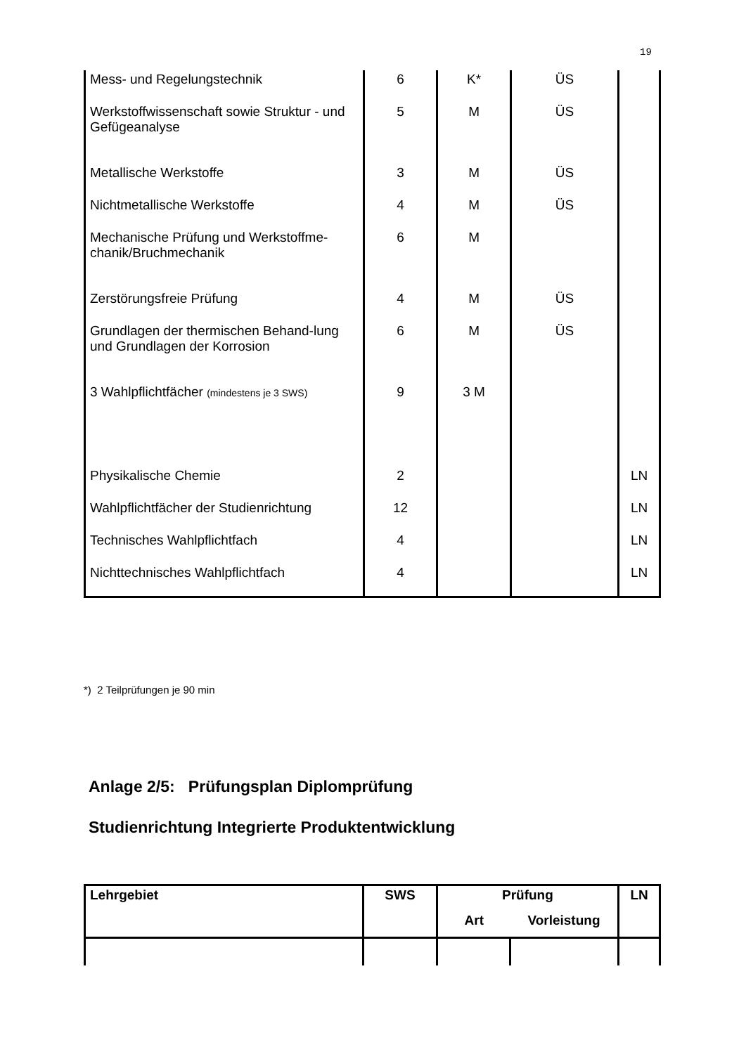19
| Mess- und Regelungstechnik | 6 | K* | ÜS | |
| Werkstoffwissenschaft sowie Struktur - und Gefügeanalyse | 5 | M | ÜS | |
| Metallische Werkstoffe | 3 | M | ÜS | |
| Nichtmetallische Werkstoffe | 4 | M | ÜS | |
| Mechanische Prüfung und Werkstoffme-chanik/Bruchmechanik | 6 | M | | |
| Zerstörungsfreie Prüfung | 4 | M | ÜS | |
| Grundlagen der thermischen Behand-lung und Grundlagen der Korrosion | 6 | M | ÜS | |
| 3 Wahlpflichtfächer (mindestens je 3 SWS) | 9 | 3 M | | |
| Physikalische Chemie | 2 | | | LN |
| Wahlpflichtfächer der Studienrichtung | 12 | | | LN |
| Technisches Wahlpflichtfach | 4 | | | LN |
| Nichttechnisches Wahlpflichtfach | 4 | | | LN |
*) 2 Teilprüfungen je 90 min
Anlage 2/5: Prüfungsplan Diplomprüfung
Studienrichtung Integrierte Produktentwicklung
| Lehrgebiet | SWS | Prüfung | | LN |
| --- | --- | --- | --- | --- |
| | | Art | Vorleistung | |